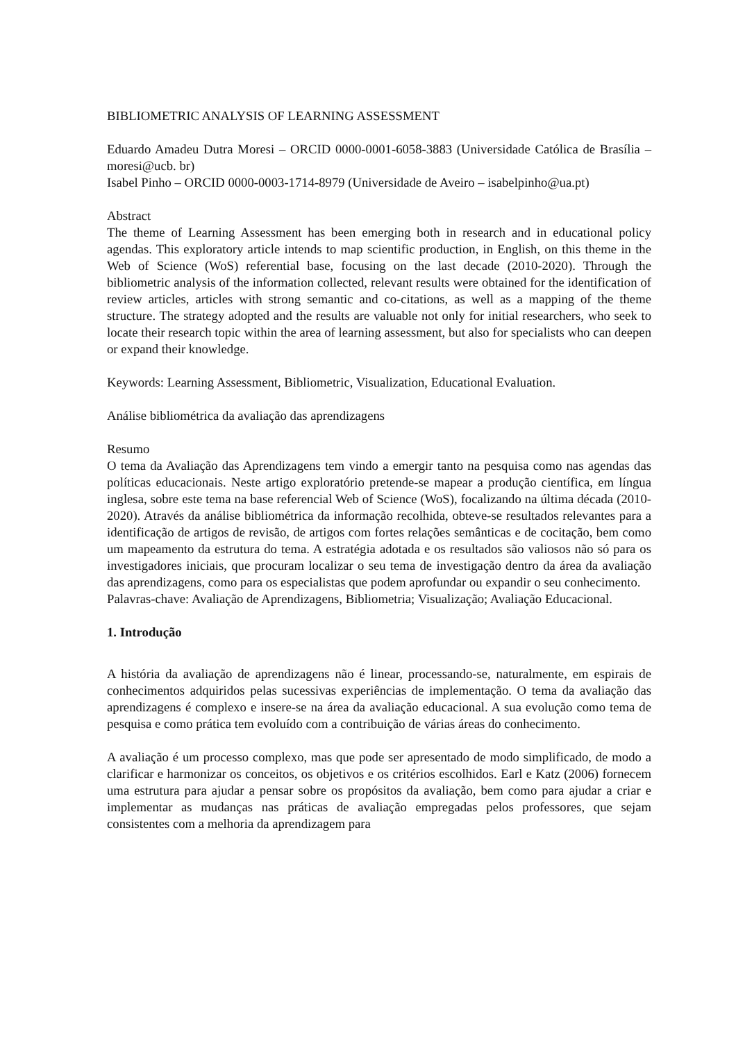BIBLIOMETRIC ANALYSIS OF LEARNING ASSESSMENT
Eduardo Amadeu Dutra Moresi – ORCID 0000-0001-6058-3883 (Universidade Católica de Brasília – moresi@ucb. br)
Isabel Pinho – ORCID 0000-0003-1714-8979 (Universidade de Aveiro – isabelpinho@ua.pt)
Abstract
The theme of Learning Assessment has been emerging both in research and in educational policy agendas. This exploratory article intends to map scientific production, in English, on this theme in the Web of Science (WoS) referential base, focusing on the last decade (2010-2020). Through the bibliometric analysis of the information collected, relevant results were obtained for the identification of review articles, articles with strong semantic and co-citations, as well as a mapping of the theme structure. The strategy adopted and the results are valuable not only for initial researchers, who seek to locate their research topic within the area of learning assessment, but also for specialists who can deepen or expand their knowledge.
Keywords: Learning Assessment, Bibliometric, Visualization, Educational Evaluation.
Análise bibliométrica da avaliação das aprendizagens
Resumo
O tema da Avaliação das Aprendizagens tem vindo a emergir tanto na pesquisa como nas agendas das políticas educacionais. Neste artigo exploratório pretende-se mapear a produção científica, em língua inglesa, sobre este tema na base referencial Web of Science (WoS), focalizando na última década (2010-2020). Através da análise bibliométrica da informação recolhida, obteve-se resultados relevantes para a identificação de artigos de revisão, de artigos com fortes relações semânticas e de cocitação, bem como um mapeamento da estrutura do tema. A estratégia adotada e os resultados são valiosos não só para os investigadores iniciais, que procuram localizar o seu tema de investigação dentro da área da avaliação das aprendizagens, como para os especialistas que podem aprofundar ou expandir o seu conhecimento.
Palavras-chave: Avaliação de Aprendizagens, Bibliometria; Visualização; Avaliação Educacional.
1. Introdução
A história da avaliação de aprendizagens não é linear, processando-se, naturalmente, em espirais de conhecimentos adquiridos pelas sucessivas experiências de implementação. O tema da avaliação das aprendizagens é complexo e insere-se na área da avaliação educacional. A sua evolução como tema de pesquisa e como prática tem evoluído com a contribuição de várias áreas do conhecimento.
A avaliação é um processo complexo, mas que pode ser apresentado de modo simplificado, de modo a clarificar e harmonizar os conceitos, os objetivos e os critérios escolhidos. Earl e Katz (2006) fornecem uma estrutura para ajudar a pensar sobre os propósitos da avaliação, bem como para ajudar a criar e implementar as mudanças nas práticas de avaliação empregadas pelos professores, que sejam consistentes com a melhoria da aprendizagem para